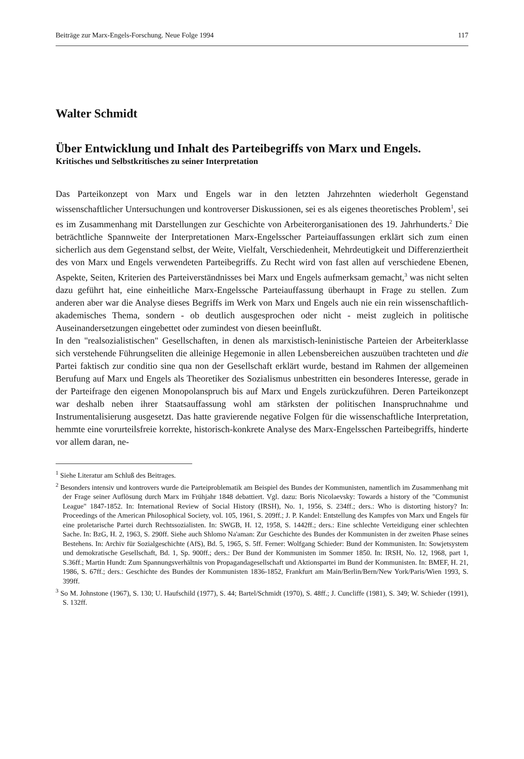Beiträge zur Marx-Engels-Forschung. Neue Folge 1994 117
Walter Schmidt
Über Entwicklung und Inhalt des Parteibegriffs von Marx und Engels.
Kritisches und Selbstkritisches zu seiner Interpretation
Das Parteikonzept von Marx und Engels war in den letzten Jahrzehnten wiederholt Gegenstand wissenschaftlicher Untersuchungen und kontroverser Diskussionen, sei es als eigenes theoretisches Problem<sup>1</sup>, sei es im Zusammenhang mit Darstellungen zur Geschichte von Arbeiterorganisationen des 19. Jahrhunderts.<sup>2</sup> Die beträchtliche Spannweite der Interpretationen Marx-Engelsscher Parteiauffassungen erklärt sich zum einen sicherlich aus dem Gegenstand selbst, der Weite, Vielfalt, Verschiedenheit, Mehrdeutigkeit und Differenziertheit des von Marx und Engels verwendeten Parteibegriffs. Zu Recht wird von fast allen auf verschiedene Ebenen, Aspekte, Seiten, Kriterien des Parteiverständnisses bei Marx und Engels aufmerksam gemacht,<sup>3</sup> was nicht selten dazu geführt hat, eine einheitliche Marx-Engelssche Parteiauffassung überhaupt in Frage zu stellen. Zum anderen aber war die Analyse dieses Begriffs im Werk von Marx und Engels auch nie ein rein wissenschaftlich-akademisches Thema, sondern - ob deutlich ausgesprochen oder nicht - meist zugleich in politische Auseinandersetzungen eingebettet oder zumindest von diesen beeinflußt.
In den "realsozialistischen" Gesellschaften, in denen als marxistisch-leninistische Parteien der Arbeiterklasse sich verstehende Führungseliten die alleinige Hegemonie in allen Lebensbereichen auszuüben trachteten und die Partei faktisch zur conditio sine qua non der Gesellschaft erklärt wurde, bestand im Rahmen der allgemeinen Berufung auf Marx und Engels als Theoretiker des Sozialismus unbestritten ein besonderes Interesse, gerade in der Parteifrage den eigenen Monopolanspruch bis auf Marx und Engels zurückzuführen. Deren Parteikonzept war deshalb neben ihrer Staatsauffassung wohl am stärksten der politischen Inanspruchnahme und Instrumentalisierung ausgesetzt. Das hatte gravierende negative Folgen für die wissenschaftliche Interpretation, hemmte eine vorurteilsfreie korrekte, historisch-konkrete Analyse des Marx-Engelsschen Parteibegriffs, hinderte vor allem daran, ne-
<sup>1</sup> Siehe Literatur am Schluß des Beitrages.
<sup>2</sup> Besonders intensiv und kontrovers wurde die Parteiproblematik am Beispiel des Bundes der Kommunisten, namentlich im Zusammenhang mit der Frage seiner Auflösung durch Marx im Frühjahr 1848 debattiert. Vgl. dazu: Boris Nicolaevsky: Towards a history of the "Communist League" 1847-1852. In: International Review of Social History (IRSH), No. 1, 1956, S. 234ff.; ders.: Who is distorting history? In: Proceedings of the American Philosophical Society, vol. 105, 1961, S. 209ff.; J. P. Kandel: Entstellung des Kampfes von Marx und Engels für eine proletarische Partei durch Rechtssozialisten. In: SWGB, H. 12, 1958, S. 1442ff.; ders.: Eine schlechte Verteidigung einer schlechten Sache. In: BzG, H. 2, 1963, S. 290ff. Siehe auch Shlomo Na'aman: Zur Geschichte des Bundes der Kommunisten in der zweiten Phase seines Bestehens. In: Archiv für Sozialgeschichte (AfS), Bd. 5, 1965, S. 5ff. Ferner: Wolfgang Schieder: Bund der Kommunisten. In: Sowjetsystem und demokratische Gesellschaft, Bd. 1, Sp. 900ff.; ders.: Der Bund der Kommunisten im Sommer 1850. In: IRSH, No. 12, 1968, part 1, S.36ff.; Martin Hundt: Zum Spannungsverhältnis von Propagandagesellschaft und Aktionspartei im Bund der Kommunisten. In: BMEF, H. 21, 1986, S. 67ff.; ders.: Geschichte des Bundes der Kommunisten 1836-1852, Frankfurt am Main/Berlin/Bern/New York/Paris/Wien 1993, S. 399ff.
<sup>3</sup> So M. Johnstone (1967), S. 130; U. Haufschild (1977), S. 44; Bartel/Schmidt (1970), S. 48ff.; J. Cuncliffe (1981), S. 349; W. Schieder (1991), S. 132ff.